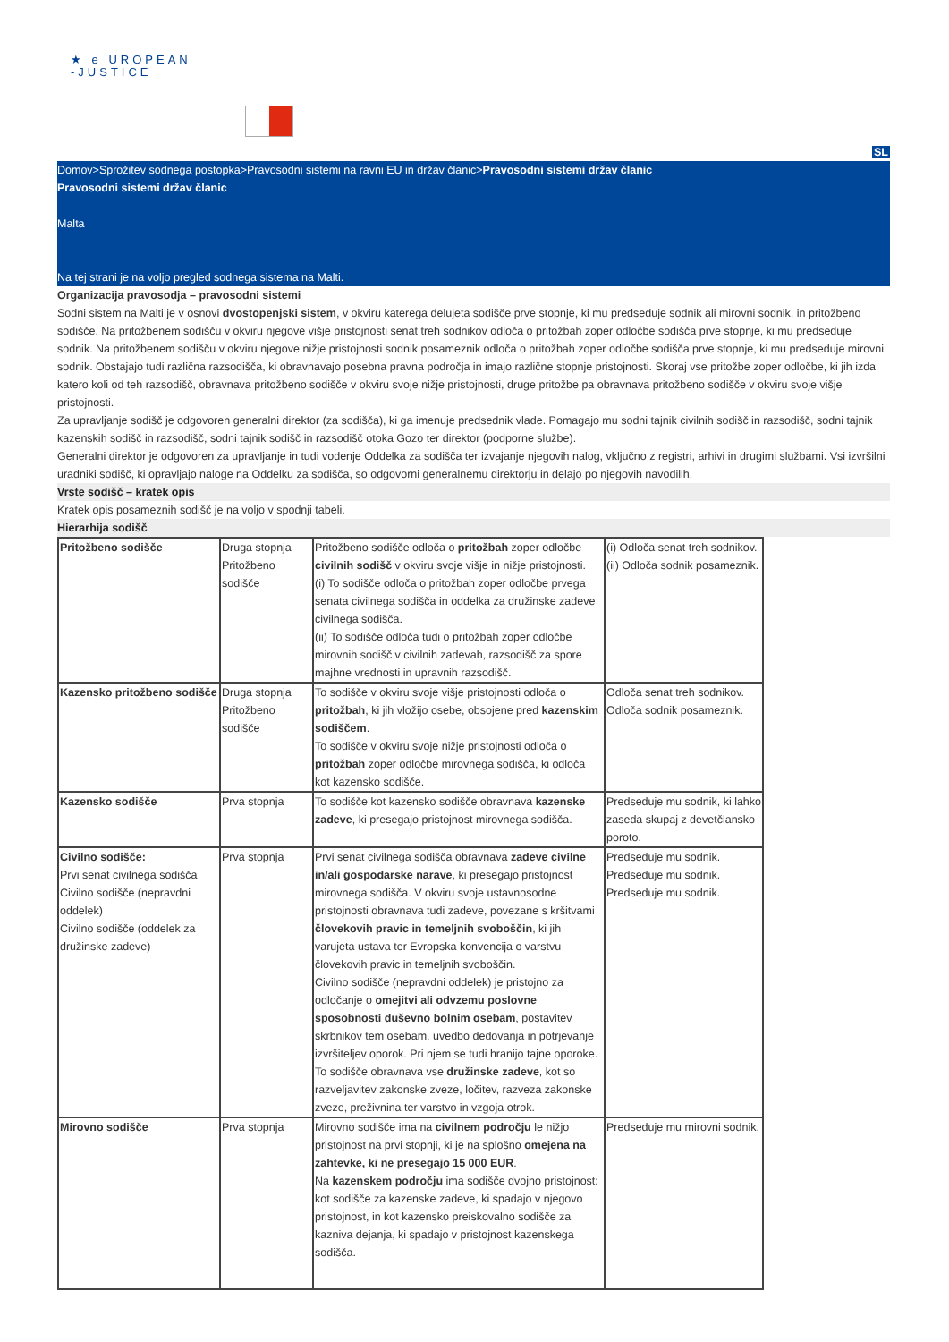★ e UROPEAN
-JUSTICE
SL
Domov>Sprožitev sodnega postopka>Pravosodni sistemi na ravni EU in držav članic>Pravosodni sistemi držav članic
Pravosodni sistemi držav članic
Malta
Na tej strani je na voljo pregled sodnega sistema na Malti.
Organizacija pravosodja – pravosodni sistemi
Sodni sistem na Malti je v osnovi dvostopenjski sistem, v okviru katerega delujeta sodišče prve stopnje, ki mu predseduje sodnik ali mirovni sodnik, in pritožbeno sodišče. Na pritožbenem sodišču v okviru njegove višje pristojnosti senat treh sodnikov odloča o pritožbah zoper odločbe sodišča prve stopnje, ki mu predseduje sodnik. Na pritožbenem sodišču v okviru njegove nižje pristojnosti sodnik posameznik odloča o pritožbah zoper odločbe sodišča prve stopnje, ki mu predseduje mirovni sodnik. Obstajajo tudi različna razsodišča, ki obravnavajo posebna pravna področja in imajo različne stopnje pristojnosti. Skoraj vse pritožbe zoper odločbe, ki jih izda katero koli od teh razsodišč, obravnava pritožbeno sodišče v okviru svoje nižje pristojnosti, druge pritožbe pa obravnava pritožbeno sodišče v okviru svoje višje pristojnosti.
Za upravljanje sodišč je odgovoren generalni direktor (za sodišča), ki ga imenuje predsednik vlade. Pomagajo mu sodni tajnik civilnih sodišč in razsodišč, sodni tajnik kazenskih sodišč in razsodišč, sodni tajnik sodišč in razsodišč otoka Gozo ter direktor (podporne službe).
Generalni direktor je odgovoren za upravljanje in tudi vodenje Oddelka za sodišča ter izvajanje njegovih nalog, vključno z registri, arhivi in drugimi službami. Vsi izvršilni uradniki sodišč, ki opravljajo naloge na Oddelku za sodišča, so odgovorni generalnemu direktorju in delajo po njegovih navodilih.
Vrste sodišč – kratek opis
Kratek opis posameznih sodišč je na voljo v spodnji tabeli.
Hierarhija sodišč
| Pritožbeno sodišče | Druga stopnja Pritožbeno sodišče | Pritožbeno sodišče odloča o pritožbah zoper odločbe civilnih sodišč v okviru svoje višje in nižje pristojnosti. (i) To sodišče odloča o pritožbah zoper odločbe prvega senata civilnega sodišča in oddelka za družinske zadeve civilnega sodišča. (ii) To sodišče odloča tudi o pritožbah zoper odločbe mirovnih sodišč v civilnih zadevah, razsodišč za spore majhne vrednosti in upravnih razsodišč. | (i) Odloča senat treh sodnikov. (ii) Odloča sodnik posameznik. |
| Kazensko pritožbeno sodišče | Druga stopnja Pritožbeno sodišče | To sodišče v okviru svoje višje pristojnosti odloča o pritožbah , ki jih vložijo osebe, obsojene pred kazenskim sodiščem . To sodišče v okviru svoje nižje pristojnosti odloča o pritožbah zoper odločbe mirovnega sodišča, ki odloča kot kazensko sodišče. | Odloča senat treh sodnikov. Odloča sodnik posameznik. |
| Kazensko sodišče | Prva stopnja | To sodišče kot kazensko sodišče obravnava kazenske zadeve , ki presegajo pristojnost mirovnega sodišča. | Predseduje mu sodnik, ki lahko zaseda skupaj z devetčlansko poroto. |
| Civilno sodišče: Prvi senat civilnega sodišča Civilno sodišče (nepravdni oddelek) Civilno sodišče (oddelek za družinske zadeve) | Prva stopnja | Prvi senat civilnega sodišča obravnava zadeve civilne in/ali gospodarske narave , ki presegajo pristojnost mirovnega sodišča. V okviru svoje ustavnosodne pristojnosti obravnava tudi zadeve, povezane s kršitvami človekovih pravic in temeljnih svoboščin , ki jih varujeta ustava ter Evropska konvencija o varstvu človekovih pravic in temeljnih svoboščin. Civilno sodišče (nepravdni oddelek) je pristojno za odločanje o omejitvi ali odvzemu poslovne sposobnosti duševno bolnim osebam , postavitev skrbnikov tem osebam, uvedbo dedovanja in potrjevanje izvršiteljev oporok. Pri njem se tudi hranijo tajne oporoke. To sodišče obravnava vse družinske zadeve , kot so razveljavitev zakonske zveze, ločitev, razveza zakonske zveze, preživnina ter varstvo in vzgoja otrok. | Predseduje mu sodnik. Predseduje mu sodnik. Predseduje mu sodnik. |
| Mirovno sodišče | Prva stopnja | Mirovno sodišče ima na civilnem področju le nižjo pristojnost na prvi stopnji, ki je na splošno omejena na zahtevke, ki ne presegajo 15 000 EUR . Na kazenskem področju ima sodišče dvojno pristojnost: kot sodišče za kazenske zadeve, ki spadajo v njegovo pristojnost, in kot kazensko preiskovalno sodišče za kazniva dejanja, ki spadajo v pristojnost kazenskega sodišča. | Predseduje mu mirovni sodnik. |